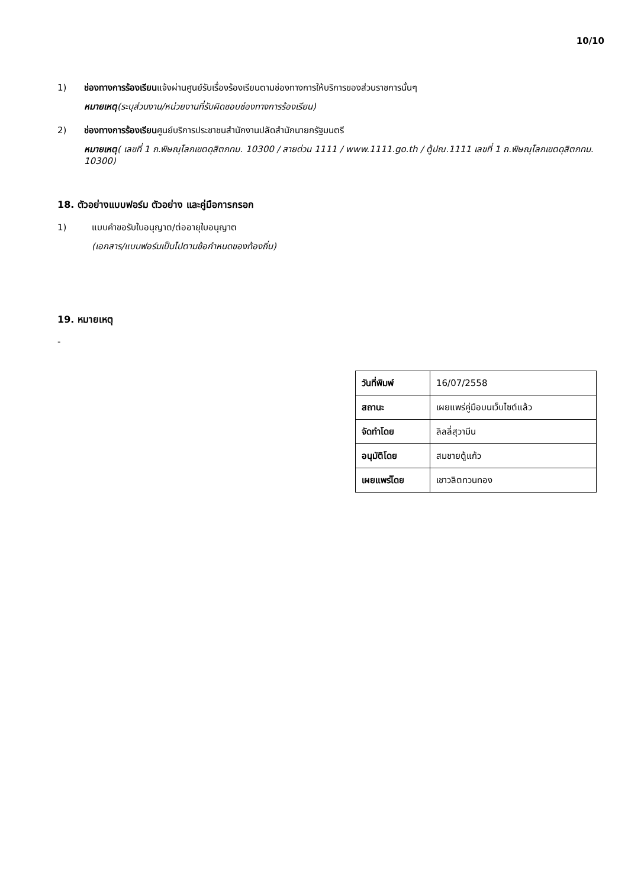10/10
1) ช่องทางการร้องเรียนแจ้งผ่านศูนย์รับเรื่องร้องเรียนตามช่องทางการให้บริการของส่วนราชการนั้นๆ
หมายเหตุ(ระบุส่วนงาน/หน่วยงานที่รับผิดชอบช่องทางการร้องเรียน)
2) ช่องทางการร้องเรียนศูนย์บริการประชาชนสำนักงานปลัดสำนักนายกรัฐมนตรี
หมายเหตุ( เลขที่ 1 ถ.พิษณุโลกเขตดุสิตกทม. 10300 / สายด่วน 1111 / www.1111.go.th / ตู้ปณ.1111 เลขที่ 1 ถ.พิษณุโลกเขตดุสิตกทม. 10300)
18. ตัวอย่างแบบฟอร์ม ตัวอย่าง และคู่มือการกรอก
1) แบบคำขอรับใบอนุญาต/ต่ออายุใบอนุญาต
(เอกสาร/แบบฟอร์มเป็นไปตามข้อกำหนดของท้องถิ่น)
19. หมายเหตุ
-
| วันที่พิมพ์ | 16/07/2558 |
| สถานะ | เผยแพร่คู่มือบนเว็บไซต์แล้ว |
| จัดทำโดย | ลิลลี่สุวามีน |
| อนุมัติโดย | สมชายตู้แก้ว |
| เผยแพร่โดย | เชาวลิตทวนทอง |